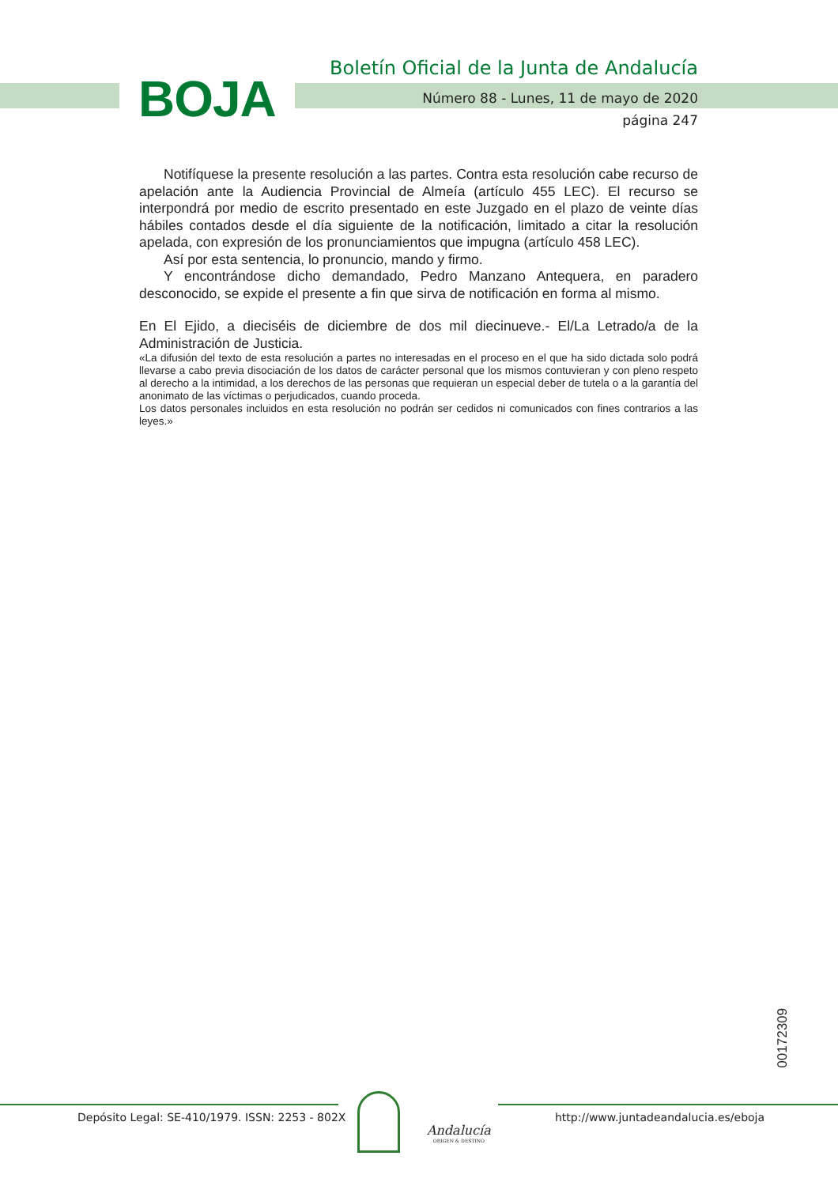BOJA
Boletín Oficial de la Junta de Andalucía
Número 88 - Lunes, 11 de mayo de 2020
página 247
Notifíquese la presente resolución a las partes. Contra esta resolución cabe recurso de apelación ante la Audiencia Provincial de Almeía (artículo 455 LEC). El recurso se interpondrá por medio de escrito presentado en este Juzgado en el plazo de veinte días hábiles contados desde el día siguiente de la notificación, limitado a citar la resolución apelada, con expresión de los pronunciamientos que impugna (artículo 458 LEC).
Así por esta sentencia, lo pronuncio, mando y firmo.
Y encontrándose dicho demandado, Pedro Manzano Antequera, en paradero desconocido, se expide el presente a fin que sirva de notificación en forma al mismo.
En El Ejido, a dieciséis de diciembre de dos mil diecinueve.- El/La Letrado/a de la Administración de Justicia.
«La difusión del texto de esta resolución a partes no interesadas en el proceso en el que ha sido dictada solo podrá llevarse a cabo previa disociación de los datos de carácter personal que los mismos contuvieran y con pleno respeto al derecho a la intimidad, a los derechos de las personas que requieran un especial deber de tutela o a la garantía del anonimato de las víctimas o perjudicados, cuando proceda.
Los datos personales incluidos en esta resolución no podrán ser cedidos ni comunicados con fines contrarios a las leyes.»
00172309
Depósito Legal: SE-410/1979. ISSN: 2253 - 802X
Andalucía
ORIGEN & DESTINO
http://www.juntadeandalucia.es/eboja